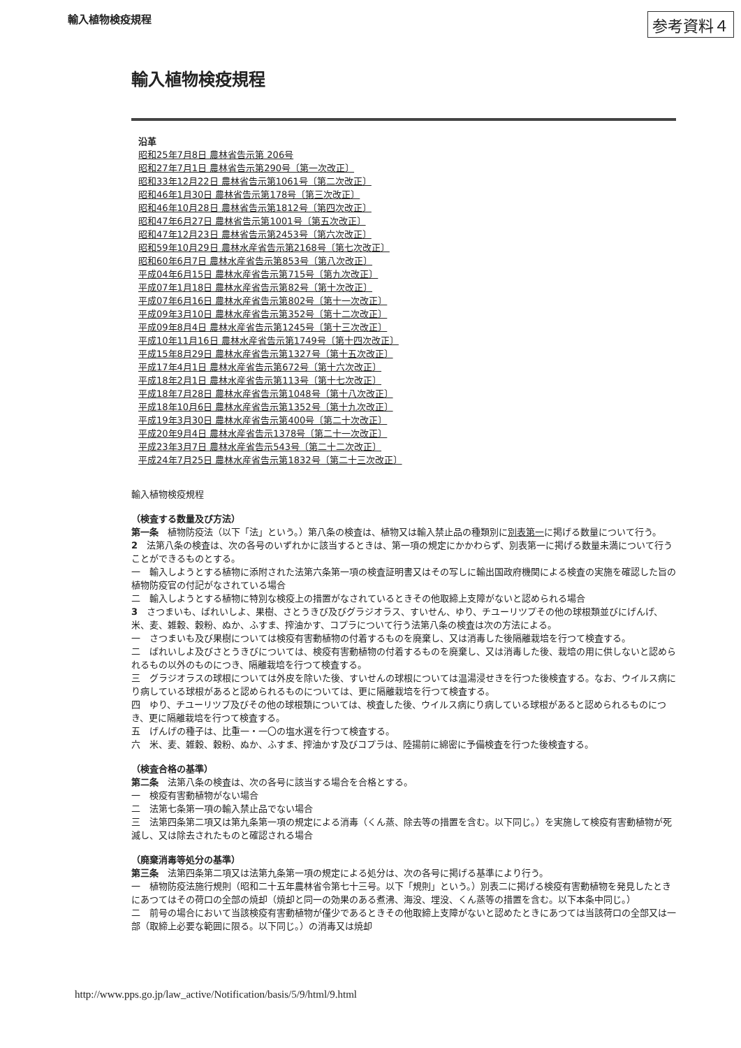輸入植物検疫規程 参考資料４
輸入植物検疫規程
沿革
昭和25年7月8日 農林省告示第 206号
昭和27年7月1日 農林省告示第290号〔第一次改正〕
昭和33年12月22日 農林省告示第1061号〔第二次改正〕
昭和46年1月30日 農林省告示第178号〔第三次改正〕
昭和46年10月28日 農林省告示第1812号〔第四次改正〕
昭和47年6月27日 農林省告示第1001号〔第五次改正〕
昭和47年12月23日 農林省告示第2453号〔第六次改正〕
昭和59年10月29日 農林水産省告示第2168号〔第七次改正〕
昭和60年6月7日 農林水産省告示第853号〔第八次改正〕
平成04年6月15日 農林水産省告示第715号〔第九次改正〕
平成07年1月18日 農林水産省告示第82号〔第十次改正〕
平成07年6月16日 農林水産省告示第802号〔第十一次改正〕
平成09年3月10日 農林水産省告示第352号〔第十二次改正〕
平成09年8月4日 農林水産省告示第1245号〔第十三次改正〕
平成10年11月16日 農林水産省告示第1749号〔第十四次改正〕
平成15年8月29日 農林水産省告示第1327号〔第十五次改正〕
平成17年4月1日 農林水産省告示第672号〔第十六次改正〕
平成18年2月1日 農林水産省告示第113号〔第十七次改正〕
平成18年7月28日 農林水産省告示第1048号〔第十八次改正〕
平成18年10月6日 農林水産省告示第1352号〔第十九次改正〕
平成19年3月30日 農林水産省告示第400号〔第二十次改正〕
平成20年9月4日 農林水産省告示1378号〔第二十一次改正〕
平成23年3月7日 農林水産省告示543号〔第二十二次改正〕
平成24年7月25日 農林水産省告示第1832号〔第二十三次改正〕
輸入植物検疫規程
（検査する数量及び方法）
第一条　植物防疫法（以下「法」という。）第八条の検査は、植物又は輸入禁止品の種類別に別表第一に掲げる数量について行う。
2　法第八条の検査は、次の各号のいずれかに該当するときは、第一項の規定にかかわらず、別表第一に掲げる数量未満について行うことができるものとする。
一　輸入しようとする植物に添附された法第六条第一項の検査証明書又はその写しに輸出国政府機関による検査の実施を確認した旨の植物防疫官の付記がなされている場合
二　輸入しようとする植物に特別な検疫上の措置がなされているときその他取締上支障がないと認められる場合
3　さつまいも、ばれいしよ、果樹、さとうきび及びグラジオラス、すいせん、ゆり、チユーリツプその他の球根類並びにげんげ、米、麦、雑穀、穀粉、ぬか、ふすま、搾油かす、コプラについて行う法第八条の検査は次の方法による。
一　さつまいも及び果樹については検疫有害動植物の付着するものを廃棄し、又は消毒した後隔離栽培を行つて検査する。
二　ばれいしよ及びさとうきびについては、検疫有害動植物の付着するものを廃棄し、又は消毒した後、栽培の用に供しないと認められるもの以外のものにつき、隔離栽培を行つて検査する。
三　グラジオラスの球根については外皮を除いた後、すいせんの球根については温湯浸せきを行つた後検査する。なお、ウイルス病にり病している球根があると認められるものについては、更に隔離栽培を行つて検査する。
四　ゆり、チユーリツプ及びその他の球根類については、検査した後、ウイルス病にり病している球根があると認められるものにつき、更に隔離栽培を行つて検査する。
五　げんげの種子は、比重一・一〇の塩水選を行つて検査する。
六　米、麦、雑穀、穀粉、ぬか、ふすま、搾油かす及びコプラは、陸揚前に綿密に予備検査を行つた後検査する。
（検査合格の基準）
第二条　法第八条の検査は、次の各号に該当する場合を合格とする。
一　検疫有害動植物がない場合
二　法第七条第一項の輸入禁止品でない場合
三　法第四条第二項又は第九条第一項の規定による消毒（くん蒸、除去等の措置を含む。以下同じ。）を実施して検疫有害動植物が死滅し、又は除去されたものと確認される場合
（廃棄消毒等処分の基準）
第三条　法第四条第二項又は法第九条第一項の規定による処分は、次の各号に掲げる基準により行う。
一　植物防疫法施行規則（昭和二十五年農林省令第七十三号。以下「規則」という。）別表二に掲げる検疫有害動植物を発見したときにあつてはその荷口の全部の焼却（焼却と同一の効果のある煮沸、海没、埋没、くん蒸等の措置を含む。以下本条中同じ。）
二　前号の場合において当該検疫有害動植物が僅少であるときその他取締上支障がないと認めたときにあつては当該荷口の全部又は一部（取締上必要な範囲に限る。以下同じ。）の消毒又は焼却
http://www.pps.go.jp/law_active/Notification/basis/5/9/html/9.html